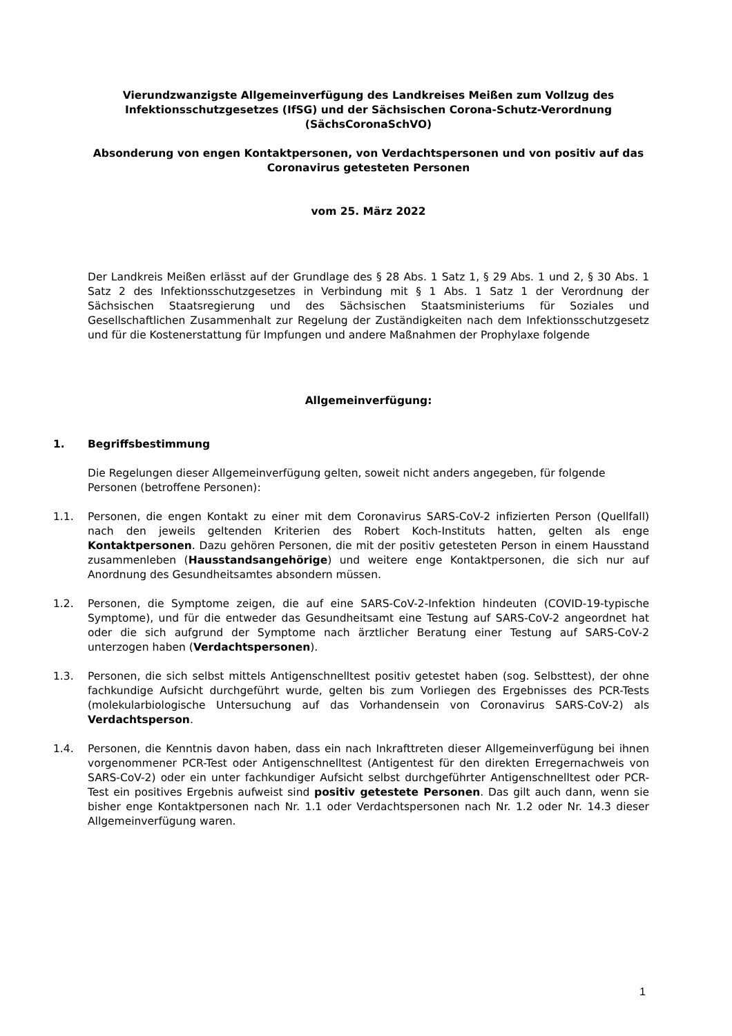Vierundzwanzigste Allgemeinverfügung des Landkreises Meißen zum Vollzug des Infektionsschutzgesetzes (IfSG) und der Sächsischen Corona-Schutz-Verordnung (SächsCoronaSchVO)
Absonderung von engen Kontaktpersonen, von Verdachtspersonen und von positiv auf das Coronavirus getesteten Personen
vom 25. März 2022
Der Landkreis Meißen erlässt auf der Grundlage des § 28 Abs. 1 Satz 1, § 29 Abs. 1 und 2, § 30 Abs. 1 Satz 2 des Infektionsschutzgesetzes in Verbindung mit § 1 Abs. 1 Satz 1 der Verordnung der Sächsischen Staatsregierung und des Sächsischen Staatsministeriums für Soziales und Gesellschaftlichen Zusammenhalt zur Regelung der Zuständigkeiten nach dem Infektionsschutzgesetz und für die Kostenerstattung für Impfungen und andere Maßnahmen der Prophylaxe folgende
Allgemeinverfügung:
1. Begriffsbestimmung
Die Regelungen dieser Allgemeinverfügung gelten, soweit nicht anders angegeben, für folgende Personen (betroffene Personen):
1.1. Personen, die engen Kontakt zu einer mit dem Coronavirus SARS-CoV-2 infizierten Person (Quellfall) nach den jeweils geltenden Kriterien des Robert Koch-Instituts hatten, gelten als enge Kontaktpersonen. Dazu gehören Personen, die mit der positiv getesteten Person in einem Hausstand zusammenleben (Hausstandsangehörige) und weitere enge Kontaktpersonen, die sich nur auf Anordnung des Gesundheitsamtes absondern müssen.
1.2. Personen, die Symptome zeigen, die auf eine SARS-CoV-2-Infektion hindeuten (COVID-19-typische Symptome), und für die entweder das Gesundheitsamt eine Testung auf SARS-CoV-2 angeordnet hat oder die sich aufgrund der Symptome nach ärztlicher Beratung einer Testung auf SARS-CoV-2 unterzogen haben (Verdachtspersonen).
1.3. Personen, die sich selbst mittels Antigenschnelltest positiv getestet haben (sog. Selbsttest), der ohne fachkundige Aufsicht durchgeführt wurde, gelten bis zum Vorliegen des Ergebnisses des PCR-Tests (molekularbiologische Untersuchung auf das Vorhandensein von Coronavirus SARS-CoV-2) als Verdachtsperson.
1.4. Personen, die Kenntnis davon haben, dass ein nach Inkrafttreten dieser Allgemeinverfügung bei ihnen vorgenommener PCR-Test oder Antigenschnelltest (Antigentest für den direkten Erregernachweis von SARS-CoV-2) oder ein unter fachkundiger Aufsicht selbst durchgeführter Antigenschnelltest oder PCR-Test ein positives Ergebnis aufweist sind positiv getestete Personen. Das gilt auch dann, wenn sie bisher enge Kontaktpersonen nach Nr. 1.1 oder Verdachtspersonen nach Nr. 1.2 oder Nr. 14.3 dieser Allgemeinverfügung waren.
1